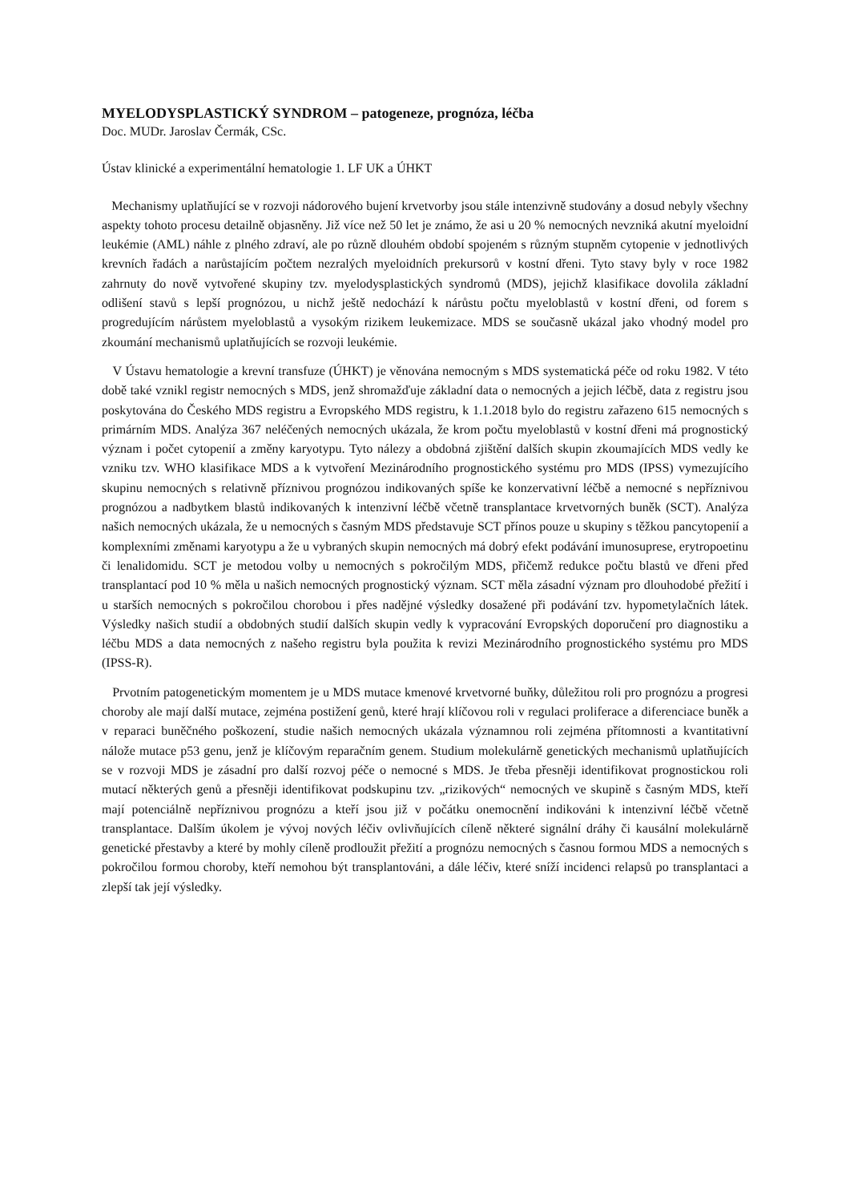MYELODYSPLASTICKÝ SYNDROM – patogeneze, prognóza, léčba
Doc. MUDr. Jaroslav Čermák, CSc.
Ústav klinické a experimentální hematologie 1. LF UK a ÚHKT
Mechanismy uplatňující se v rozvoji nádorového bujení krvetvorby jsou stále intenzivně studovány a dosud nebyly všechny aspekty tohoto procesu detailně objasněny. Již více než 50 let je známo, že asi u 20 % nemocných nevzniká akutní myeloidní leukémie (AML) náhle z plného zdraví, ale po různě dlouhém období spojeném s různým stupněm cytopenie v jednotlivých krevních řadách a narůstajícím počtem nezralých myeloidních prekursorů v kostní dřeni. Tyto stavy byly v roce 1982 zahrnuty do nově vytvořené skupiny tzv. myelodysplastických syndromů (MDS), jejichž klasifikace dovolila základní odlišení stavů s lepší prognózou, u nichž ještě nedochází k nárůstu počtu myeloblastů v kostní dřeni, od forem s progredujícím nárůstem myeloblastů a vysokým rizikem leukemizace. MDS se současně ukázal jako vhodný model pro zkoumání mechanismů uplatňujících se rozvoji leukémie.
V Ústavu hematologie a krevní transfuze (ÚHKT) je věnována nemocným s MDS systematická péče od roku 1982. V této době také vznikl registr nemocných s MDS, jenž shromažďuje základní data o nemocných a jejich léčbě, data z registru jsou poskytována do Českého MDS registru a Evropského MDS registru, k 1.1.2018 bylo do registru zařazeno 615 nemocných s primárním MDS. Analýza 367 neléčených nemocných ukázala, že krom počtu myeloblastů v kostní dřeni má prognostický význam i počet cytopenií a změny karyotypu. Tyto nálezy a obdobná zjištění dalších skupin zkoumajících MDS vedly ke vzniku tzv. WHO klasifikace MDS a k vytvoření Mezinárodního prognostického systému pro MDS (IPSS) vymezujícího skupinu nemocných s relativně příznivou prognózou indikovaných spíše ke konzervativní léčbě a nemocné s nepříznivou prognózou a nadbytkem blastů indikovaných k intenzivní léčbě včetně transplantace krvetvorných buněk (SCT). Analýza našich nemocných ukázala, že u nemocných s časným MDS představuje SCT přínos pouze u skupiny s těžkou pancytopenií a komplexními změnami karyotypu a že u vybraných skupin nemocných má dobrý efekt podávání imunosuprese, erytropoetinu či lenalidomidu. SCT je metodou volby u nemocných s pokročilým MDS, přičemž redukce počtu blastů ve dřeni před transplantací pod 10 % měla u našich nemocných prognostický význam. SCT měla zásadní význam pro dlouhodobé přežití i u starších nemocných s pokročilou chorobou i přes nadějné výsledky dosažené při podávání tzv. hypometylačních látek. Výsledky našich studií a obdobných studií dalších skupin vedly k vypracování Evropských doporučení pro diagnostiku a léčbu MDS a data nemocných z našeho registru byla použita k revizi Mezinárodního prognostického systému pro MDS (IPSS-R).
Prvotním patogenetickým momentem je u MDS mutace kmenové krvetvorné buňky, důležitou roli pro prognózu a progresi choroby ale mají další mutace, zejména postižení genů, které hrají klíčovou roli v regulaci proliferace a diferenciace buněk a v reparaci buněčného poškození, studie našich nemocných ukázala významnou roli zejména přítomnosti a kvantitativní nálože mutace p53 genu, jenž je klíčovým reparačním genem. Studium molekulárně genetických mechanismů uplatňujících se v rozvoji MDS je zásadní pro další rozvoj péče o nemocné s MDS. Je třeba přesněji identifikovat prognostickou roli mutací některých genů a přesněji identifikovat podskupinu tzv. „rizikových“ nemocných ve skupině s časným MDS, kteří mají potenciálně nepříznivou prognózu a kteří jsou již v počátku onemocnění indikováni k intenzivní léčbě včetně transplantace. Dalším úkolem je vývoj nových léčiv ovlivňujících cíleně některé signální dráhy či kausální molekulárně genetické přestavby a které by mohly cíleně prodloužit přežití a prognózu nemocných s časnou formou MDS a nemocných s pokročilou formou choroby, kteří nemohou být transplantováni, a dále léčiv, které sníží incidenci relapsů po transplantaci a zlepší tak její výsledky.